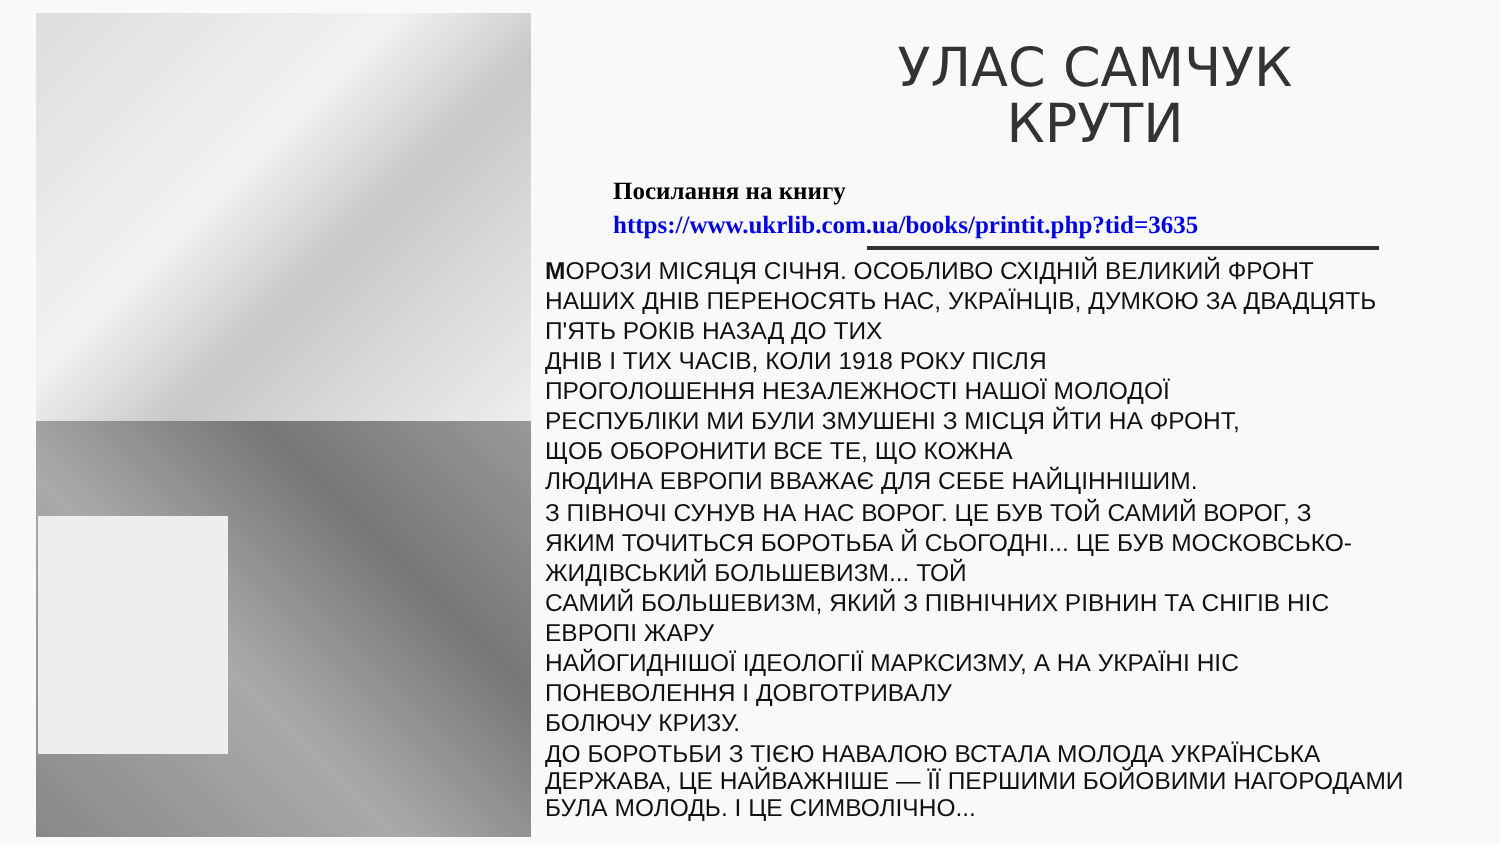УЛАС САМЧУК КРУТИ
Посилання на книгу
https://www.ukrlib.com.ua/books/printit.php?tid=3635
МОРОЗИ МІСЯЦЯ СІЧНЯ. ОСОБЛИВО СХІДНІЙ ВЕЛИКИЙ ФРОНТ
НАШИХ ДНІВ ПЕРЕНОСЯТЬ НАС, УКРАЇНЦІВ, ДУМКОЮ ЗА ДВАДЦЯТЬ
П'ЯТЬ РОКІВ НАЗАД ДО ТИХ
ДНІВ І ТИХ ЧАСІВ, КОЛИ 1918 РОКУ ПІСЛЯ
ПРОГОЛОШЕННЯ НЕЗАЛЕЖНОСТІ НАШОЇ МОЛОДОЇ
РЕСПУБЛІКИ МИ БУЛИ ЗМУШЕНІ З МІСЦЯ ЙТИ НА ФРОНТ,
ЩОБ ОБОРОНИТИ ВСЕ ТЕ, ЩО КОЖНА
ЛЮДИНА ЕВРОПИ ВВАЖАЄ ДЛЯ СЕБЕ НАЙЦІННІШИМ.
З ПІВНОЧІ СУНУВ НА НАС ВОРОГ. ЦЕ БУВ ТОЙ САМИЙ ВОРОГ, З
ЯКИМ ТОЧИТЬСЯ БОРОТЬБА Й СЬОГОДНІ... ЦЕ БУВ МОСКОВСЬКО-
ЖИДІВСЬКИЙ БОЛЬШЕВИЗМ... ТОЙ
САМИЙ БОЛЬШЕВИЗМ, ЯКИЙ З ПІВНІЧНИХ РІВНИН ТА СНІГІВ НІС
ЕВРОПІ ЖАРУ
НАЙОГИДНІШОЇ ІДЕОЛОГІЇ МАРКСИЗМУ, А НА УКРАЇНІ НІС
ПОНЕВОЛЕННЯ І ДОВГОТРИВАЛУ
БОЛЮЧУ КРИЗУ.
ДО БОРОТЬБИ З ТІЄЮ НАВАЛОЮ ВСТАЛА МОЛОДА УКРАЇНСЬКА
ДЕРЖАВА, ЦЕ НАЙВАЖНІШЕ — ЇЇ ПЕРШИМИ БОЙОВИМИ НАГОРОДАМИ
БУЛА МОЛОДЬ. І ЦЕ СИМВОЛІЧНО...